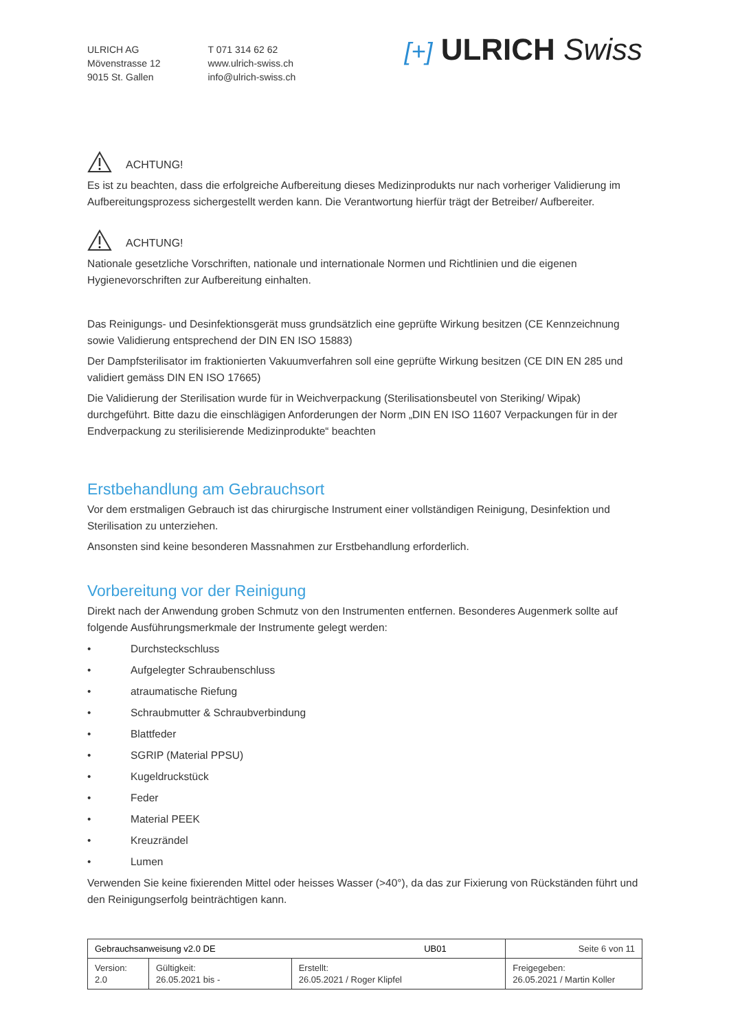ULRICH AG
Mövenstrasse 12
9015 St. Gallen
T 071 314 62 62
www.ulrich-swiss.ch
info@ulrich-swiss.ch
[+] ULRICH Swiss
ACHTUNG!
Es ist zu beachten, dass die erfolgreiche Aufbereitung dieses Medizinprodukts nur nach vorheriger Validierung im Aufbereitungsprozess sichergestellt werden kann. Die Verantwortung hierfür trägt der Betreiber/ Aufbereiter.
ACHTUNG!
Nationale gesetzliche Vorschriften, nationale und internationale Normen und Richtlinien und die eigenen Hygienevorschriften zur Aufbereitung einhalten.
Das Reinigungs- und Desinfektionsgerät muss grundsätzlich eine geprüfte Wirkung besitzen (CE Kennzeichnung sowie Validierung entsprechend der DIN EN ISO 15883)
Der Dampfsterilisator im fraktionierten Vakuumverfahren soll eine geprüfte Wirkung besitzen (CE DIN EN 285 und validiert gemäss DIN EN ISO 17665)
Die Validierung der Sterilisation wurde für in Weichverpackung (Sterilisationsbeutel von Steriking/ Wipak) durchgeführt. Bitte dazu die einschlägigen Anforderungen der Norm „DIN EN ISO 11607 Verpackungen für in der Endverpackung zu sterilisierende Medizinprodukte“ beachten
Erstbehandlung am Gebrauchsort
Vor dem erstmaligen Gebrauch ist das chirurgische Instrument einer vollständigen Reinigung, Desinfektion und Sterilisation zu unterziehen.
Ansonsten sind keine besonderen Massnahmen zur Erstbehandlung erforderlich.
Vorbereitung vor der Reinigung
Direkt nach der Anwendung groben Schmutz von den Instrumenten entfernen. Besonderes Augenmerk sollte auf folgende Ausführungsmerkmale der Instrumente gelegt werden:
• Durchsteckschluss
• Aufgelegter Schraubenschluss
• atraumatische Riefung
• Schraubmutter & Schraubverbindung
• Blattfeder
• SGRIP (Material PPSU)
• Kugeldruckstück
• Feder
• Material PEEK
• Kreuzrändel
• Lumen
Verwenden Sie keine fixierenden Mittel oder heisses Wasser (>40°), da das zur Fixierung von Rückständen führt und den Reinigungserfolg beinträchtigen kann.
| Gebrauchsanweisung v2.0 DE UB01 | | | Seite 6 von 11 |
| Version: 2.0 | Gültigkeit: 26.05.2021 bis - | Erstellt: 26.05.2021 / Roger Klipfel | Freigegeben: 26.05.2021 / Martin Koller |